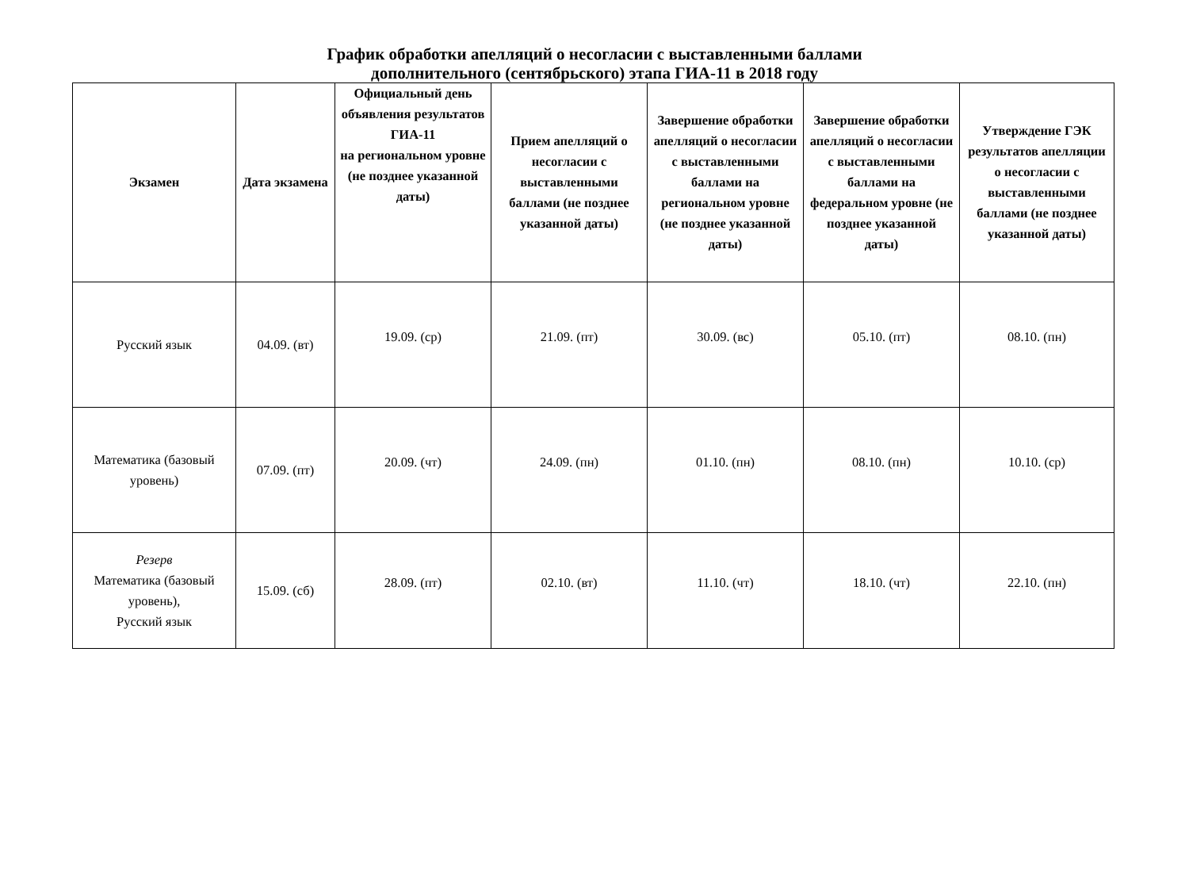График обработки апелляций о несогласии с выставленными баллами
дополнительного (сентябрьского) этапа ГИА-11 в 2018 году
| Экзамен | Дата экзамена | Официальный день объявления результатов ГИА-11 на региональном уровне (не позднее указанной даты) | Прием апелляций о несогласии с выставленными баллами (не позднее указанной даты) | Завершение обработки апелляций о несогласии с выставленными баллами на региональном уровне (не позднее указанной даты) | Завершение обработки апелляций о несогласии с выставленными баллами на федеральном уровне (не позднее указанной даты) | Утверждение ГЭК результатов апелляции о несогласии с выставленными баллами (не позднее указанной даты) |
| --- | --- | --- | --- | --- | --- | --- |
| Русский язык | 04.09. (вт) | 19.09. (ср) | 21.09. (пт) | 30.09. (вс) | 05.10. (пт) | 08.10. (пн) |
| Математика (базовый уровень) | 07.09. (пт) | 20.09. (чт) | 24.09. (пн) | 01.10. (пн) | 08.10. (пн) | 10.10. (ср) |
| Резерв Математика (базовый уровень), Русский язык | 15.09. (сб) | 28.09. (пт) | 02.10. (вт) | 11.10. (чт) | 18.10. (чт) | 22.10. (пн) |